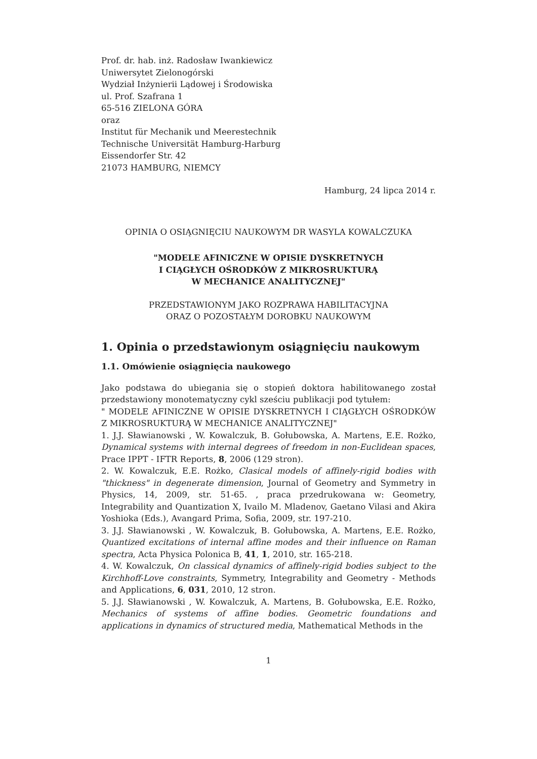Prof. dr. hab. inż. Radosław Iwankiewicz
Uniwersytet Zielonogórski
Wydział Inżynierii Lądowej i Środowiska
ul. Prof. Szafrana 1
65-516 ZIELONA GÓRA
oraz
Institut für Mechanik und Meerestechnik
Technische Universität Hamburg-Harburg
Eissendorfer Str. 42
21073 HAMBURG, NIEMCY
Hamburg, 24 lipca 2014 r.
OPINIA O OSIĄGNIĘCIU NAUKOWYM DR WASYLA KOWALCZUKA
"MODELE AFINICZNE W OPISIE DYSKRETNYCH
I CIĄGŁYCH OŚRODKÓW Z MIKROSRUKTURĄ
W MECHANICE ANALITYCZNEJ"
PRZEDSTAWIONYM JAKO ROZPRAWA HABILITACYJNA
ORAZ O POZOSTAŁYM DOROBKU NAUKOWYM
1. Opinia o przedstawionym osiągnięciu naukowym
1.1. Omówienie osiągnięcia naukowego
Jako podstawa do ubiegania się o stopień doktora habilitowanego został przedstawiony monotematyczny cykl sześciu publikacji pod tytułem:
" MODELE AFINICZNE W OPISIE DYSKRETNYCH I CIĄGŁYCH OŚRODKÓW Z MIKROSRUKTURĄ W MECHANICE ANALITYCZNEJ"
1. J.J. Sławianowski , W. Kowalczuk, B. Gołubowska, A. Martens, E.E. Rożko, Dynamical systems with internal degrees of freedom in non-Euclidean spaces, Prace IPPT - IFTR Reports, 8, 2006 (129 stron).
2. W. Kowalczuk, E.E. Rożko, Clasical models of affinely-rigid bodies with "thickness" in degenerate dimension, Journal of Geometry and Symmetry in Physics, 14, 2009, str. 51-65. , praca przedrukowana w: Geometry, Integrability and Quantization X, Ivailo M. Mladenov, Gaetano Vilasi and Akira Yoshioka (Eds.), Avangard Prima, Sofia, 2009, str. 197-210.
3. J.J. Sławianowski , W. Kowalczuk, B. Gołubowska, A. Martens, E.E. Rożko, Quantized excitations of internal affine modes and their influence on Raman spectra, Acta Physica Polonica B, 41, 1, 2010, str. 165-218.
4. W. Kowalczuk, On classical dynamics of affinely-rigid bodies subject to the Kirchhoff-Love constraints, Symmetry, Integrability and Geometry - Methods and Applications, 6, 031, 2010, 12 stron.
5. J.J. Sławianowski , W. Kowalczuk, A. Martens, B. Gołubowska, E.E. Rożko, Mechanics of systems of affine bodies. Geometric foundations and applications in dynamics of structured media, Mathematical Methods in the
1